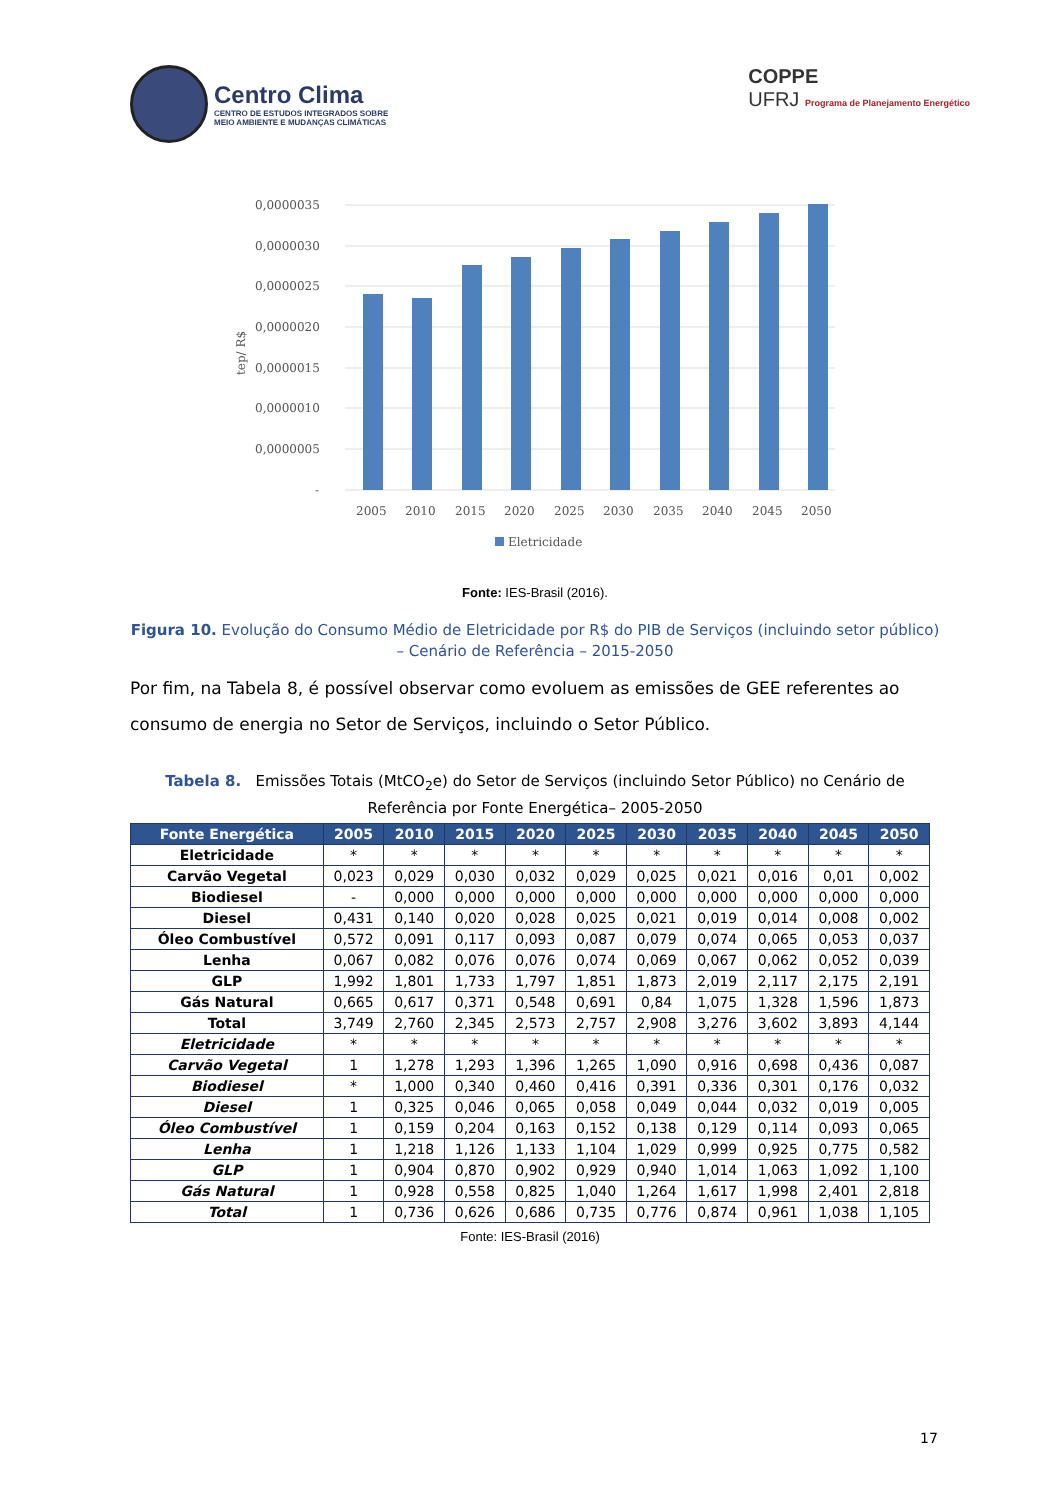Centro Clima
CENTRO DE ESTUDOS INTEGRADOS SOBRE
MEIO AMBIENTE E MUDANÇAS CLIMÁTICAS
COPPE
UFRJ Programa de Planejamento Energético
0,0000035
0,0000030
0,0000025
0,0000020
0,0000015
0,0000010
0,0000005
-
tep/ R$
2005
2010
2015
2020
2025
2030
2035
2040
2045
2050
Eletricidade
Fonte: IES-Brasil (2016).
Figura 10. Evolução do Consumo Médio de Eletricidade por R$ do PIB de Serviços (incluindo setor público) – Cenário de Referência – 2015-2050
Por fim, na Tabela 8, é possível observar como evoluem as emissões de GEE referentes ao consumo de energia no Setor de Serviços, incluindo o Setor Público.
Tabela 8. Emissões Totais (MtCO<sub>2</sub>e) do Setor de Serviços (incluindo Setor Público) no Cenário de Referência por Fonte Energética– 2005-2050
| Fonte Energética | 2005 | 2010 | 2015 | 2020 | 2025 | 2030 | 2035 | 2040 | 2045 | 2050 |
| --- | --- | --- | --- | --- | --- | --- | --- | --- | --- | --- |
| Eletricidade | * | * | * | * | * | * | * | * | * | * |
| Carvão Vegetal | 0,023 | 0,029 | 0,030 | 0,032 | 0,029 | 0,025 | 0,021 | 0,016 | 0,01 | 0,002 |
| Biodiesel | - | 0,000 | 0,000 | 0,000 | 0,000 | 0,000 | 0,000 | 0,000 | 0,000 | 0,000 |
| Diesel | 0,431 | 0,140 | 0,020 | 0,028 | 0,025 | 0,021 | 0,019 | 0,014 | 0,008 | 0,002 |
| Óleo Combustível | 0,572 | 0,091 | 0,117 | 0,093 | 0,087 | 0,079 | 0,074 | 0,065 | 0,053 | 0,037 |
| Lenha | 0,067 | 0,082 | 0,076 | 0,076 | 0,074 | 0,069 | 0,067 | 0,062 | 0,052 | 0,039 |
| GLP | 1,992 | 1,801 | 1,733 | 1,797 | 1,851 | 1,873 | 2,019 | 2,117 | 2,175 | 2,191 |
| Gás Natural | 0,665 | 0,617 | 0,371 | 0,548 | 0,691 | 0,84 | 1,075 | 1,328 | 1,596 | 1,873 |
| Total | 3,749 | 2,760 | 2,345 | 2,573 | 2,757 | 2,908 | 3,276 | 3,602 | 3,893 | 4,144 |
| Eletricidade | * | * | * | * | * | * | * | * | * | * |
| Carvão Vegetal | 1 | 1,278 | 1,293 | 1,396 | 1,265 | 1,090 | 0,916 | 0,698 | 0,436 | 0,087 |
| Biodiesel | * | 1,000 | 0,340 | 0,460 | 0,416 | 0,391 | 0,336 | 0,301 | 0,176 | 0,032 |
| Diesel | 1 | 0,325 | 0,046 | 0,065 | 0,058 | 0,049 | 0,044 | 0,032 | 0,019 | 0,005 |
| Óleo Combustível | 1 | 0,159 | 0,204 | 0,163 | 0,152 | 0,138 | 0,129 | 0,114 | 0,093 | 0,065 |
| Lenha | 1 | 1,218 | 1,126 | 1,133 | 1,104 | 1,029 | 0,999 | 0,925 | 0,775 | 0,582 |
| GLP | 1 | 0,904 | 0,870 | 0,902 | 0,929 | 0,940 | 1,014 | 1,063 | 1,092 | 1,100 |
| Gás Natural | 1 | 0,928 | 0,558 | 0,825 | 1,040 | 1,264 | 1,617 | 1,998 | 2,401 | 2,818 |
| Total | 1 | 0,736 | 0,626 | 0,686 | 0,735 | 0,776 | 0,874 | 0,961 | 1,038 | 1,105 |
Fonte: IES-Brasil (2016)
17